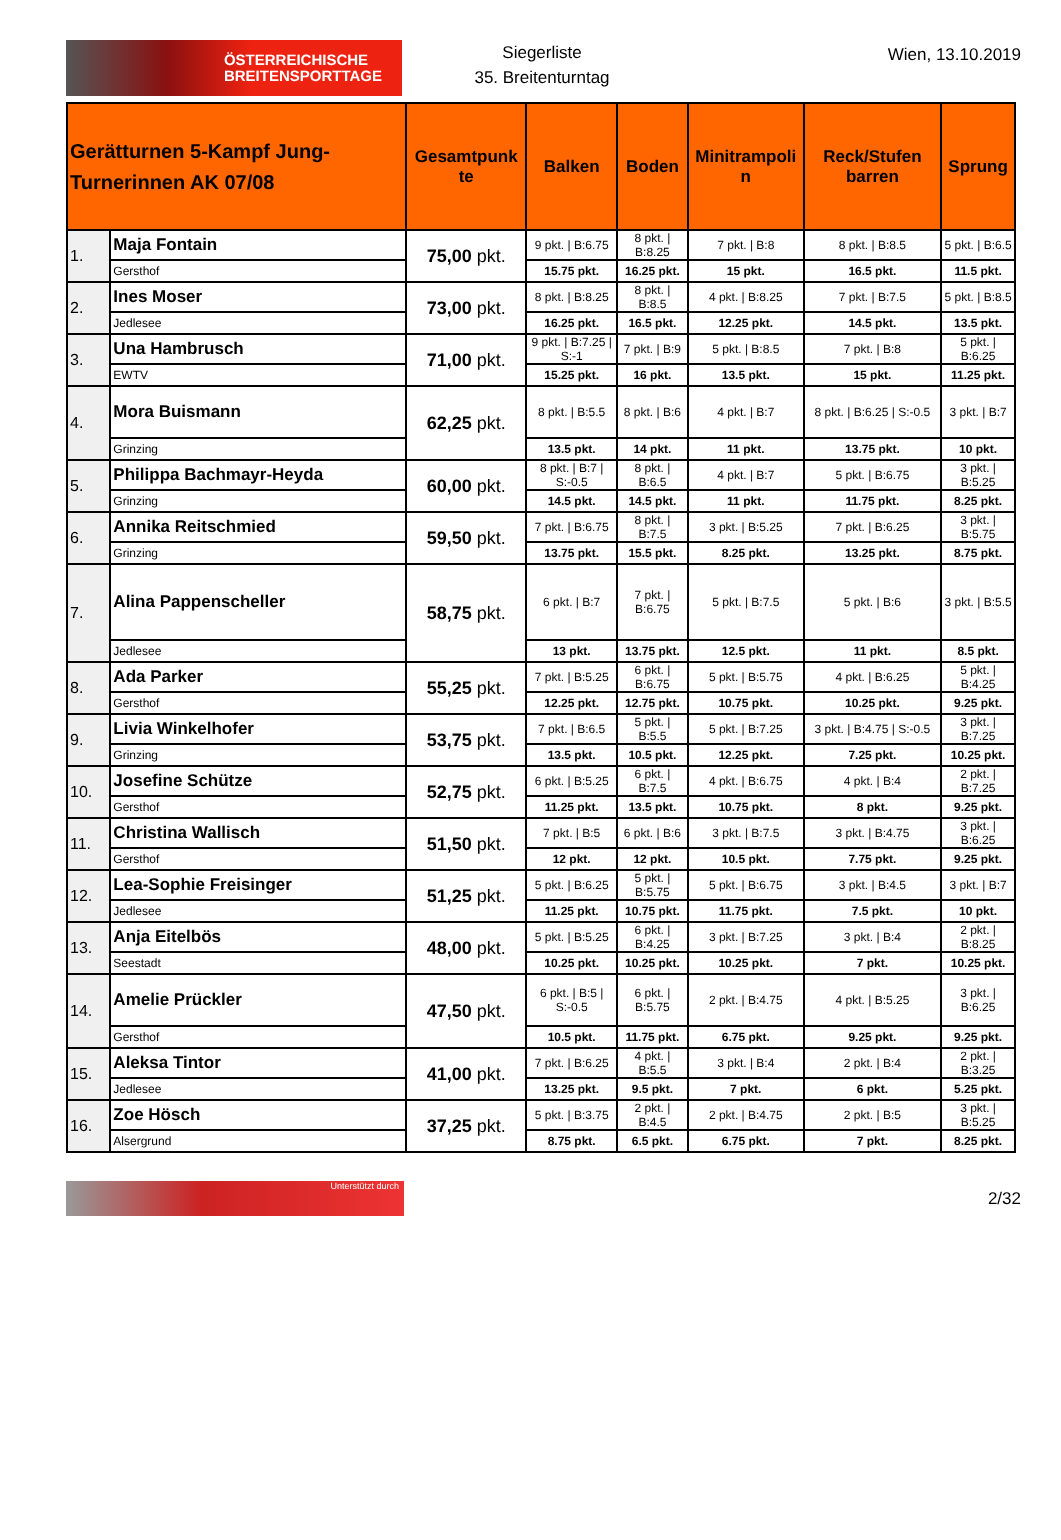ÖSTERREICHISCHE
BREITENSPORTTAGE
Siegerliste
35. Breitenturntag
Wien, 13.10.2019
| Gerätturnen 5-Kampf Jung-Turnerinnen AK 07/08 | | Gesamtpunk te | Balken | Boden | Minitrampoli n | Reck/Stufen barren | Sprung |
| --- | --- | --- | --- | --- | --- | --- | --- |
| 1. | Maja Fontain | 75,00 pkt. | 9 pkt. / B:6.75 | 8 pkt. / B:8.25 | 7 pkt. / B:8 | 8 pkt. / B:8.5 | 5 pkt. / B:6.5 |
| | Gersthof | | 15.75 pkt. | 16.25 pkt. | 15 pkt. | 16.5 pkt. | 11.5 pkt. |
| 2. | Ines Moser | 73,00 pkt. | 8 pkt. / B:8.25 | 8 pkt. / B:8.5 | 4 pkt. / B:8.25 | 7 pkt. / B:7.5 | 5 pkt. / B:8.5 |
| | Jedlesee | | 16.25 pkt. | 16.5 pkt. | 12.25 pkt. | 14.5 pkt. | 13.5 pkt. |
| 3. | Una Hambrusch | 71,00 pkt. | 9 pkt. / B:7.25 / S:-1 | 7 pkt. / B:9 | 5 pkt. / B:8.5 | 7 pkt. / B:8 | 5 pkt. / B:6.25 |
| | EWTV | | 15.25 pkt. | 16 pkt. | 13.5 pkt. | 15 pkt. | 11.25 pkt. |
| 4. | Mora Buismann | 62,25 pkt. | 8 pkt. / B:5.5 | 8 pkt. / B:6 | 4 pkt. / B:7 | 8 pkt. / B:6.25 / S:-0.5 | 3 pkt. / B:7 |
| | Grinzing | | 13.5 pkt. | 14 pkt. | 11 pkt. | 13.75 pkt. | 10 pkt. |
| 5. | Philippa Bachmayr-Heyda | 60,00 pkt. | 8 pkt. / B:7 / S:-0.5 | 8 pkt. / B:6.5 | 4 pkt. / B:7 | 5 pkt. / B:6.75 | 3 pkt. / B:5.25 |
| | Grinzing | | 14.5 pkt. | 14.5 pkt. | 11 pkt. | 11.75 pkt. | 8.25 pkt. |
| 6. | Annika Reitschmied | 59,50 pkt. | 7 pkt. / B:6.75 | 8 pkt. / B:7.5 | 3 pkt. / B:5.25 | 7 pkt. / B:6.25 | 3 pkt. / B:5.75 |
| | Grinzing | | 13.75 pkt. | 15.5 pkt. | 8.25 pkt. | 13.25 pkt. | 8.75 pkt. |
| 7. | Alina Pappenscheller | 58,75 pkt. | 6 pkt. / B:7 | 7 pkt. / B:6.75 | 5 pkt. / B:7.5 | 5 pkt. / B:6 | 3 pkt. / B:5.5 |
| | Jedlesee | | 13 pkt. | 13.75 pkt. | 12.5 pkt. | 11 pkt. | 8.5 pkt. |
| 8. | Ada Parker | 55,25 pkt. | 7 pkt. / B:5.25 | 6 pkt. / B:6.75 | 5 pkt. / B:5.75 | 4 pkt. / B:6.25 | 5 pkt. / B:4.25 |
| | Gersthof | | 12.25 pkt. | 12.75 pkt. | 10.75 pkt. | 10.25 pkt. | 9.25 pkt. |
| 9. | Livia Winkelhofer | 53,75 pkt. | 7 pkt. / B:6.5 | 5 pkt. / B:5.5 | 5 pkt. / B:7.25 | 3 pkt. / B:4.75 / S:-0.5 | 3 pkt. / B:7.25 |
| | Grinzing | | 13.5 pkt. | 10.5 pkt. | 12.25 pkt. | 7.25 pkt. | 10.25 pkt. |
| 10. | Josefine Schütze | 52,75 pkt. | 6 pkt. / B:5.25 | 6 pkt. / B:7.5 | 4 pkt. / B:6.75 | 4 pkt. / B:4 | 2 pkt. / B:7.25 |
| | Gersthof | | 11.25 pkt. | 13.5 pkt. | 10.75 pkt. | 8 pkt. | 9.25 pkt. |
| 11. | Christina Wallisch | 51,50 pkt. | 7 pkt. / B:5 | 6 pkt. / B:6 | 3 pkt. / B:7.5 | 3 pkt. / B:4.75 | 3 pkt. / B:6.25 |
| | Gersthof | | 12 pkt. | 12 pkt. | 10.5 pkt. | 7.75 pkt. | 9.25 pkt. |
| 12. | Lea-Sophie Freisinger | 51,25 pkt. | 5 pkt. / B:6.25 | 5 pkt. / B:5.75 | 5 pkt. / B:6.75 | 3 pkt. / B:4.5 | 3 pkt. / B:7 |
| | Jedlesee | | 11.25 pkt. | 10.75 pkt. | 11.75 pkt. | 7.5 pkt. | 10 pkt. |
| 13. | Anja Eitelbös | 48,00 pkt. | 5 pkt. / B:5.25 | 6 pkt. / B:4.25 | 3 pkt. / B:7.25 | 3 pkt. / B:4 | 2 pkt. / B:8.25 |
| | Seestadt | | 10.25 pkt. | 10.25 pkt. | 10.25 pkt. | 7 pkt. | 10.25 pkt. |
| 14. | Amelie Prückler | 47,50 pkt. | 6 pkt. / B:5 / S:-0.5 | 6 pkt. / B:5.75 | 2 pkt. / B:4.75 | 4 pkt. / B:5.25 | 3 pkt. / B:6.25 |
| | Gersthof | | 10.5 pkt. | 11.75 pkt. | 6.75 pkt. | 9.25 pkt. | 9.25 pkt. |
| 15. | Aleksa Tintor | 41,00 pkt. | 7 pkt. / B:6.25 | 4 pkt. / B:5.5 | 3 pkt. / B:4 | 2 pkt. / B:4 | 2 pkt. / B:3.25 |
| | Jedlesee | | 13.25 pkt. | 9.5 pkt. | 7 pkt. | 6 pkt. | 5.25 pkt. |
| 16. | Zoe Hösch | 37,25 pkt. | 5 pkt. / B:3.75 | 2 pkt. / B:4.5 | 2 pkt. / B:4.75 | 2 pkt. / B:5 | 3 pkt. / B:5.25 |
| | Alsergrund | | 8.75 pkt. | 6.5 pkt. | 6.75 pkt. | 7 pkt. | 8.25 pkt. |
Unterstützt durch
2/32